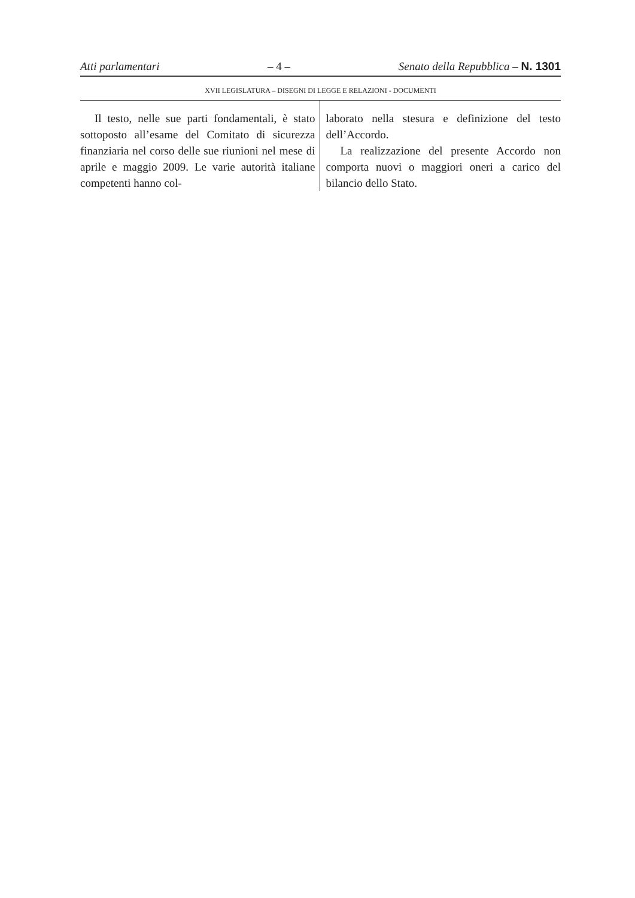Atti parlamentari – 4 – Senato della Repubblica – N. 1301
XVII LEGISLATURA – DISEGNI DI LEGGE E RELAZIONI - DOCUMENTI
Il testo, nelle sue parti fondamentali, è stato sottoposto all’esame del Comitato di sicurezza finanziaria nel corso delle sue riunioni nel mese di aprile e maggio 2009. Le varie autorità italiane competenti hanno col-
laborato nella stesura e definizione del testo dell’Accordo.
La realizzazione del presente Accordo non comporta nuovi o maggiori oneri a carico del bilancio dello Stato.